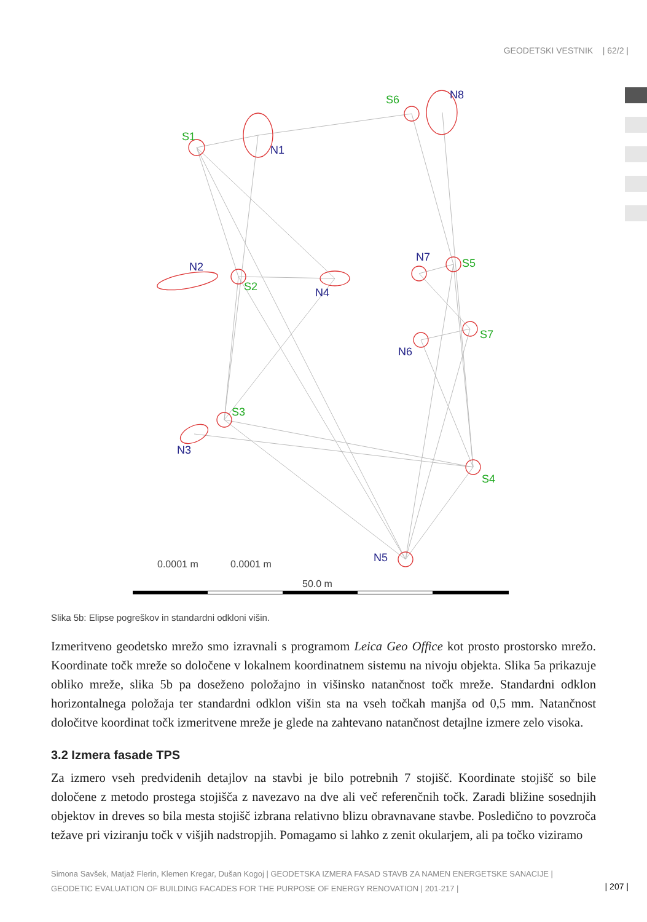GEODETSKI VESTNIK | 62/2 |
S1
N1
S6
N8
N2
S2
N4
N7
S5
S7
N6
S3
N3
S4
N5
0.0001 m
0.0001 m
50.0 m
Slika 5b: Elipse pogreškov in standardni odkloni višin.
Izmeritveno geodetsko mrežo smo izravnali s programom Leica Geo Office kot prosto prostorsko mrežo. Koordinate točk mreže so določene v lokalnem koordinatnem sistemu na nivoju objekta. Slika 5a prikazuje obliko mreže, slika 5b pa doseženo položajno in višinsko natančnost točk mreže. Standardni odklon horizontalnega položaja ter standardni odklon višin sta na vseh točkah manjša od 0,5 mm. Natančnost določitve koordinat točk izmeritvene mreže je glede na zahtevano natančnost detajlne izmere zelo visoka.
3.2 Izmera fasade TPS
Za izmero vseh predvidenih detajlov na stavbi je bilo potrebnih 7 stojišč. Koordinate stojišč so bile določene z metodo prostega stojišča z navezavo na dve ali več referenčnih točk. Zaradi bližine sosednjih objektov in dreves so bila mesta stojišč izbrana relativno blizu obravnavane stavbe. Posledično to povzroča težave pri viziranju točk v višjih nadstropjih. Pomagamo si lahko z zenit okularjem, ali pa točko viziramo
Simona Savšek, Matjaž Flerin, Klemen Kregar, Dušan Kogoj | GEODETSKA IZMERA FASAD STAVB ZA NAMEN ENERGETSKE SANACIJE | GEODETIC EVALUATION OF BUILDING FACADES FOR THE PURPOSE OF ENERGY RENOVATION | 201-217 |
| 207 |